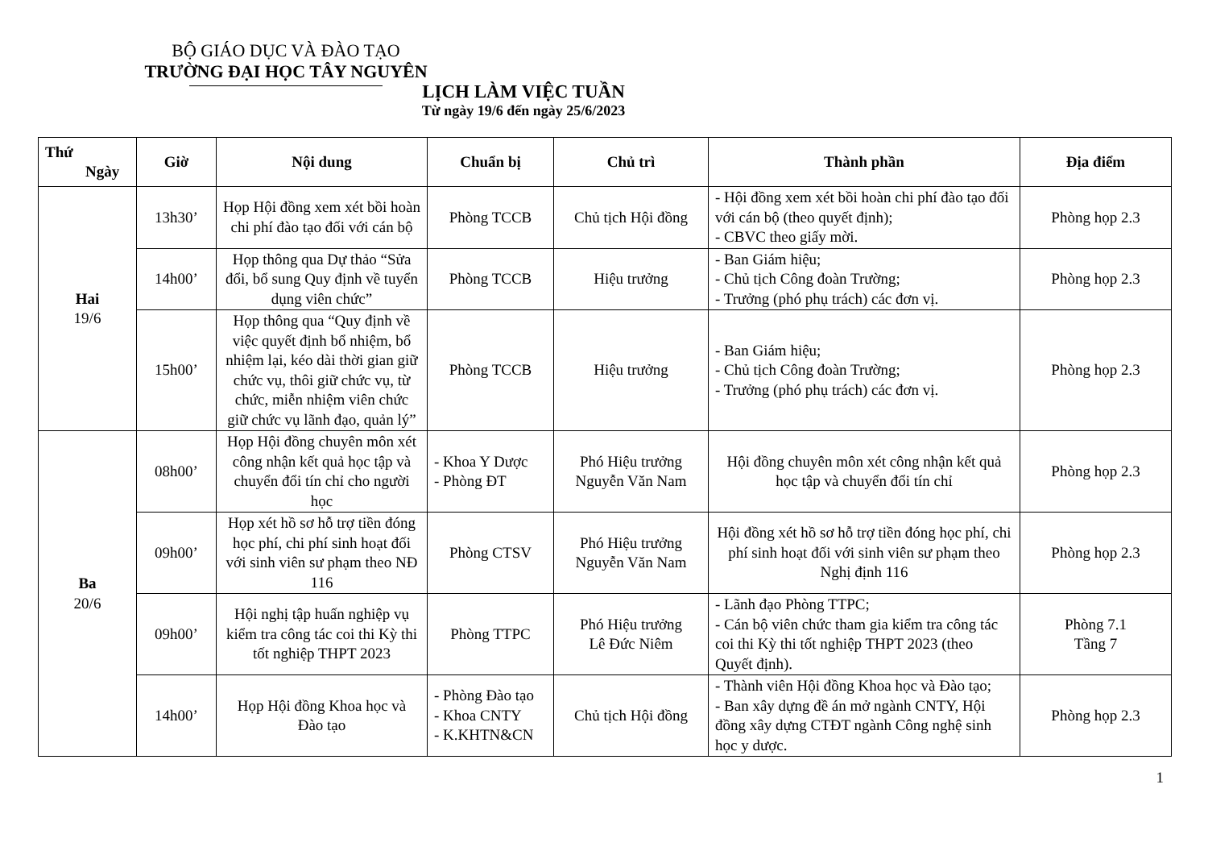BỘ GIÁO DỤC VÀ ĐÀO TẠO
TRƯỜNG ĐẠI HỌC TÂY NGUYÊN
LỊCH LÀM VIỆC TUẦN
Từ ngày 19/6 đến ngày 25/6/2023
| Thứ Ngày | Giờ | Nội dung | Chuẩn bị | Chủ trì | Thành phần | Địa điểm |
| --- | --- | --- | --- | --- | --- | --- |
| Hai 19/6 | 13h30’ | Họp Hội đồng xem xét bồi hoàn chi phí đào tạo đối với cán bộ | Phòng TCCB | Chủ tịch Hội đồng | - Hội đồng xem xét bồi hoàn chi phí đào tạo đối với cán bộ (theo quyết định); - CBVC theo giấy mời. | Phòng họp 2.3 |
| | 14h00’ | Họp thông qua Dự thảo “Sửa đổi, bổ sung Quy định về tuyển dụng viên chức” | Phòng TCCB | Hiệu trưởng | - Ban Giám hiệu; - Chủ tịch Công đoàn Trường; - Trưởng (phó phụ trách) các đơn vị. | Phòng họp 2.3 |
| | 15h00’ | Họp thông qua “Quy định về việc quyết định bổ nhiệm, bổ nhiệm lại, kéo dài thời gian giữ chức vụ, thôi giữ chức vụ, từ chức, miễn nhiệm viên chức giữ chức vụ lãnh đạo, quản lý” | Phòng TCCB | Hiệu trưởng | - Ban Giám hiệu; - Chủ tịch Công đoàn Trường; - Trưởng (phó phụ trách) các đơn vị. | Phòng họp 2.3 |
| Ba 20/6 | 08h00’ | Họp Hội đồng chuyên môn xét công nhận kết quả học tập và chuyển đổi tín chỉ cho người học | - Khoa Y Dược - Phòng ĐT | Phó Hiệu trưởng Nguyễn Văn Nam | Hội đồng chuyên môn xét công nhận kết quả học tập và chuyển đổi tín chỉ | Phòng họp 2.3 |
| | 09h00’ | Họp xét hồ sơ hỗ trợ tiền đóng học phí, chi phí sinh hoạt đối với sinh viên sư phạm theo NĐ 116 | Phòng CTSV | Phó Hiệu trưởng Nguyễn Văn Nam | Hội đồng xét hồ sơ hỗ trợ tiền đóng học phí, chi phí sinh hoạt đối với sinh viên sư phạm theo Nghị định 116 | Phòng họp 2.3 |
| | 09h00’ | Hội nghị tập huấn nghiệp vụ kiểm tra công tác coi thi Kỳ thi tốt nghiệp THPT 2023 | Phòng TTPC | Phó Hiệu trưởng Lê Đức Niêm | - Lãnh đạo Phòng TTPC; - Cán bộ viên chức tham gia kiểm tra công tác coi thi Kỳ thi tốt nghiệp THPT 2023 (theo Quyết định). | Phòng 7.1 Tầng 7 |
| | 14h00’ | Họp Hội đồng Khoa học và Đào tạo | - Phòng Đào tạo - Khoa CNTY - K.KHTN&CN | Chủ tịch Hội đồng | - Thành viên Hội đồng Khoa học và Đào tạo; - Ban xây dựng đề án mở ngành CNTY, Hội đồng xây dựng CTĐT ngành Công nghệ sinh học y dược. | Phòng họp 2.3 |
1